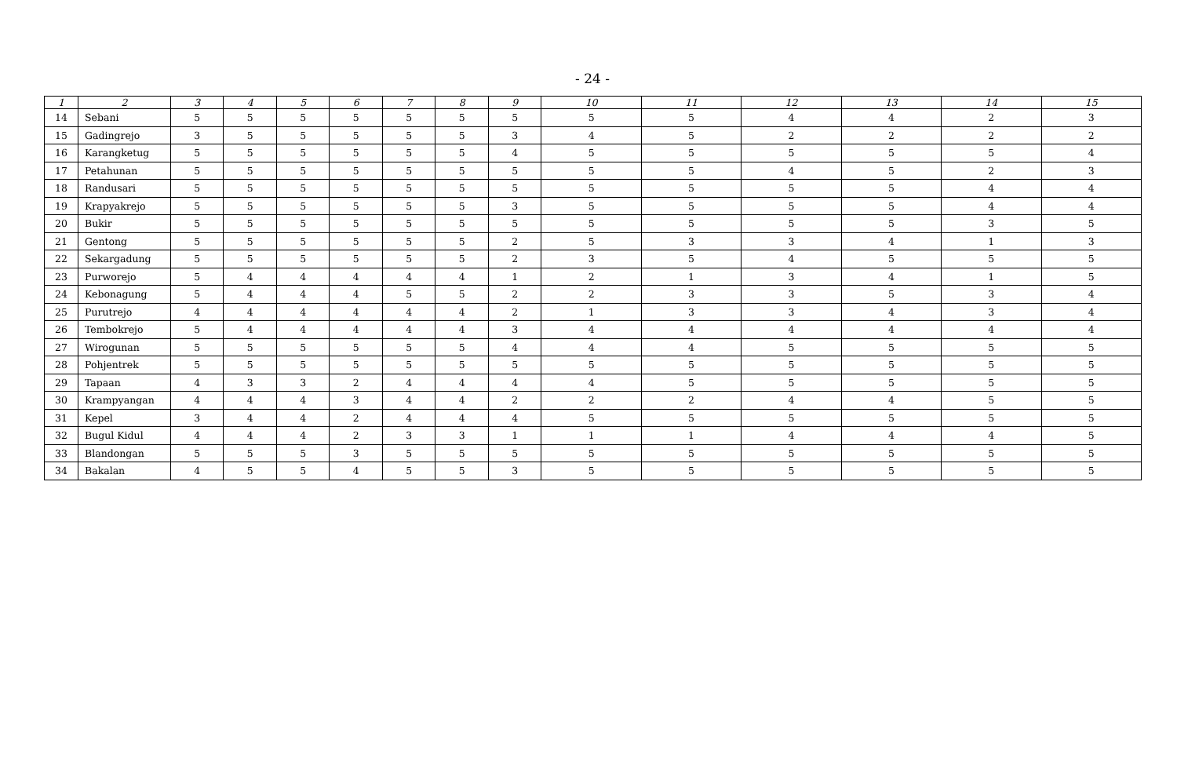- 24 -
| 1 | 2 | 3 | 4 | 5 | 6 | 7 | 8 | 9 | 10 | 11 | 12 | 13 | 14 | 15 |
| --- | --- | --- | --- | --- | --- | --- | --- | --- | --- | --- | --- | --- | --- | --- |
| 14 | Sebani | 5 | 5 | 5 | 5 | 5 | 5 | 5 | 5 | 5 | 4 | 4 | 2 | 3 |
| 15 | Gadingrejo | 3 | 5 | 5 | 5 | 5 | 5 | 3 | 4 | 5 | 2 | 2 | 2 | 2 |
| 16 | Karangketug | 5 | 5 | 5 | 5 | 5 | 5 | 4 | 5 | 5 | 5 | 5 | 5 | 4 |
| 17 | Petahunan | 5 | 5 | 5 | 5 | 5 | 5 | 5 | 5 | 5 | 4 | 5 | 2 | 3 |
| 18 | Randusari | 5 | 5 | 5 | 5 | 5 | 5 | 5 | 5 | 5 | 5 | 5 | 4 | 4 |
| 19 | Krapyakrejo | 5 | 5 | 5 | 5 | 5 | 5 | 3 | 5 | 5 | 5 | 5 | 4 | 4 |
| 20 | Bukir | 5 | 5 | 5 | 5 | 5 | 5 | 5 | 5 | 5 | 5 | 5 | 3 | 5 |
| 21 | Gentong | 5 | 5 | 5 | 5 | 5 | 5 | 2 | 5 | 3 | 3 | 4 | 1 | 3 |
| 22 | Sekargadung | 5 | 5 | 5 | 5 | 5 | 5 | 2 | 3 | 5 | 4 | 5 | 5 | 5 |
| 23 | Purworejo | 5 | 4 | 4 | 4 | 4 | 4 | 1 | 2 | 1 | 3 | 4 | 1 | 5 |
| 24 | Kebonagung | 5 | 4 | 4 | 4 | 5 | 5 | 2 | 2 | 3 | 3 | 5 | 3 | 4 |
| 25 | Purutrejo | 4 | 4 | 4 | 4 | 4 | 4 | 2 | 1 | 3 | 3 | 4 | 3 | 4 |
| 26 | Tembokrejo | 5 | 4 | 4 | 4 | 4 | 4 | 3 | 4 | 4 | 4 | 4 | 4 | 4 |
| 27 | Wirogunan | 5 | 5 | 5 | 5 | 5 | 5 | 4 | 4 | 4 | 5 | 5 | 5 | 5 |
| 28 | Pohjentrek | 5 | 5 | 5 | 5 | 5 | 5 | 5 | 5 | 5 | 5 | 5 | 5 | 5 |
| 29 | Tapaan | 4 | 3 | 3 | 2 | 4 | 4 | 4 | 4 | 5 | 5 | 5 | 5 | 5 |
| 30 | Krampyangan | 4 | 4 | 4 | 3 | 4 | 4 | 2 | 2 | 2 | 4 | 4 | 5 | 5 |
| 31 | Kepel | 3 | 4 | 4 | 2 | 4 | 4 | 4 | 5 | 5 | 5 | 5 | 5 | 5 |
| 32 | Bugul Kidul | 4 | 4 | 4 | 2 | 3 | 3 | 1 | 1 | 1 | 4 | 4 | 4 | 5 |
| 33 | Blandongan | 5 | 5 | 5 | 3 | 5 | 5 | 5 | 5 | 5 | 5 | 5 | 5 | 5 |
| 34 | Bakalan | 4 | 5 | 5 | 4 | 5 | 5 | 3 | 5 | 5 | 5 | 5 | 5 | 5 |